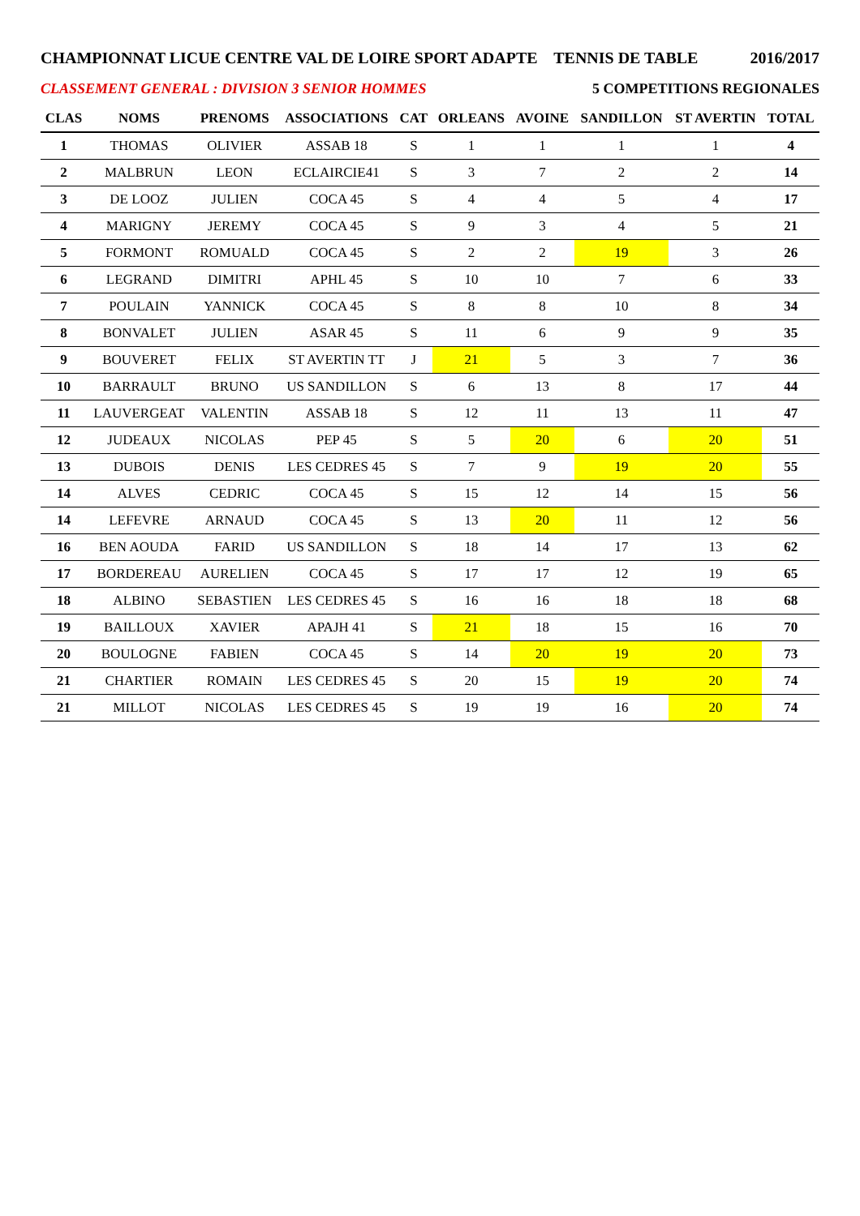CHAMPIONNAT LICUE CENTRE VAL DE LOIRE SPORT ADAPTE TENNIS DE TABLE 2016/2017
CLASSEMENT GENERAL : DIVISION 3 SENIOR HOMMES 5 COMPETITIONS REGIONALES
| CLAS | NOMS | PRENOMS | ASSOCIATIONS | CAT | ORLEANS | AVOINE | SANDILLON | ST AVERTIN | TOTAL |
| --- | --- | --- | --- | --- | --- | --- | --- | --- | --- |
| 1 | THOMAS | OLIVIER | ASSAB 18 | S | 1 | 1 | 1 | 1 | 4 |
| 2 | MALBRUN | LEON | ECLAIRCIE41 | S | 3 | 7 | 2 | 2 | 14 |
| 3 | DE LOOZ | JULIEN | COCA 45 | S | 4 | 4 | 5 | 4 | 17 |
| 4 | MARIGNY | JEREMY | COCA 45 | S | 9 | 3 | 4 | 5 | 21 |
| 5 | FORMONT | ROMUALD | COCA 45 | S | 2 | 2 | 19 | 3 | 26 |
| 6 | LEGRAND | DIMITRI | APHL 45 | S | 10 | 10 | 7 | 6 | 33 |
| 7 | POULAIN | YANNICK | COCA 45 | S | 8 | 8 | 10 | 8 | 34 |
| 8 | BONVALET | JULIEN | ASAR 45 | S | 11 | 6 | 9 | 9 | 35 |
| 9 | BOUVERET | FELIX | ST AVERTIN TT | J | 21 | 5 | 3 | 7 | 36 |
| 10 | BARRAULT | BRUNO | US SANDILLON | S | 6 | 13 | 8 | 17 | 44 |
| 11 | LAUVERGEAT | VALENTIN | ASSAB 18 | S | 12 | 11 | 13 | 11 | 47 |
| 12 | JUDEAUX | NICOLAS | PEP 45 | S | 5 | 20 | 6 | 20 | 51 |
| 13 | DUBOIS | DENIS | LES CEDRES 45 | S | 7 | 9 | 19 | 20 | 55 |
| 14 | ALVES | CEDRIC | COCA 45 | S | 15 | 12 | 14 | 15 | 56 |
| 14 | LEFEVRE | ARNAUD | COCA 45 | S | 13 | 20 | 11 | 12 | 56 |
| 16 | BEN AOUDA | FARID | US SANDILLON | S | 18 | 14 | 17 | 13 | 62 |
| 17 | BORDEREAU | AURELIEN | COCA 45 | S | 17 | 17 | 12 | 19 | 65 |
| 18 | ALBINO | SEBASTIEN | LES CEDRES 45 | S | 16 | 16 | 18 | 18 | 68 |
| 19 | BAILLOUX | XAVIER | APAJH 41 | S | 21 | 18 | 15 | 16 | 70 |
| 20 | BOULOGNE | FABIEN | COCA 45 | S | 14 | 20 | 19 | 20 | 73 |
| 21 | CHARTIER | ROMAIN | LES CEDRES 45 | S | 20 | 15 | 19 | 20 | 74 |
| 21 | MILLOT | NICOLAS | LES CEDRES 45 | S | 19 | 19 | 16 | 20 | 74 |